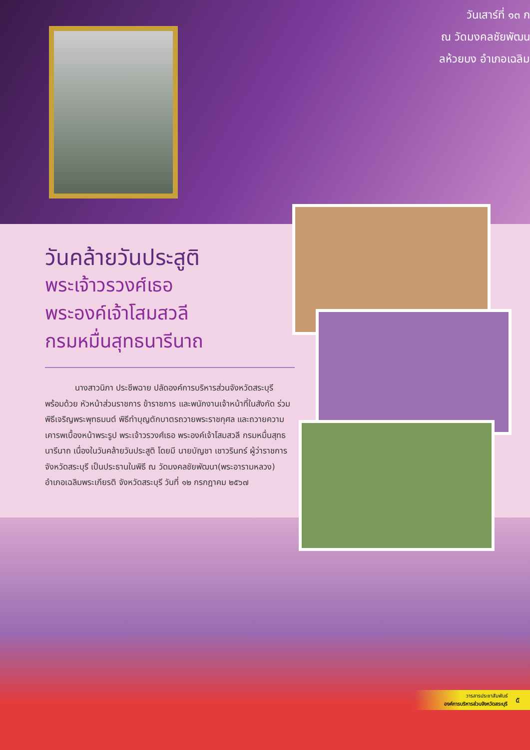วันเสาร์ที่ ๑๓ ก
ณ วัดมงคลชัยพัฒน
ลห้วยบง อำเภอเฉลิม
วันคล้ายวันประสูติ
พระเจ้าวรวงศ์เธอ
พระองค์เจ้าโสมสวลี
กรมหมื่นสุทธนารีนาถ
นางสาวนิภา ประชีพฉาย ปลัดองค์การบริหารส่วนจังหวัดสระบุรี พร้อมด้วย หัวหน้าส่วนราชการ ข้าราชการ และพนักงานเจ้าหน้าที่ในสังกัด ร่วมพิธีเจริญพระพุทธมนต์ พิธีทำบุญตักบาตรถวายพระราชกุศล และถวายความเคารพเบื้องหน้าพระรูป พระเจ้าวรวงศ์เธอ พระองค์เจ้าโสมสวลี กรมหมื่นสุทธนารีนาถ เนื่องในวันคล้ายวันประสูติ โดยมี นายบัญชา เชาวรินทร์ ผู้ว่าราชการจังหวัดสระบุรี เป็นประธานในพิธี ณ วัดมงคลชัยพัฒนา(พระอารามหลวง) อำเภอเฉลิมพระเกียรติ จังหวัดสระบุรี วันที่ ๑๒ กรกฎาคม ๒๕๖๗
วารสารประชาสัมพันธ์
องค์การบริหารส่วนจังหวัดสระบุรี
๕